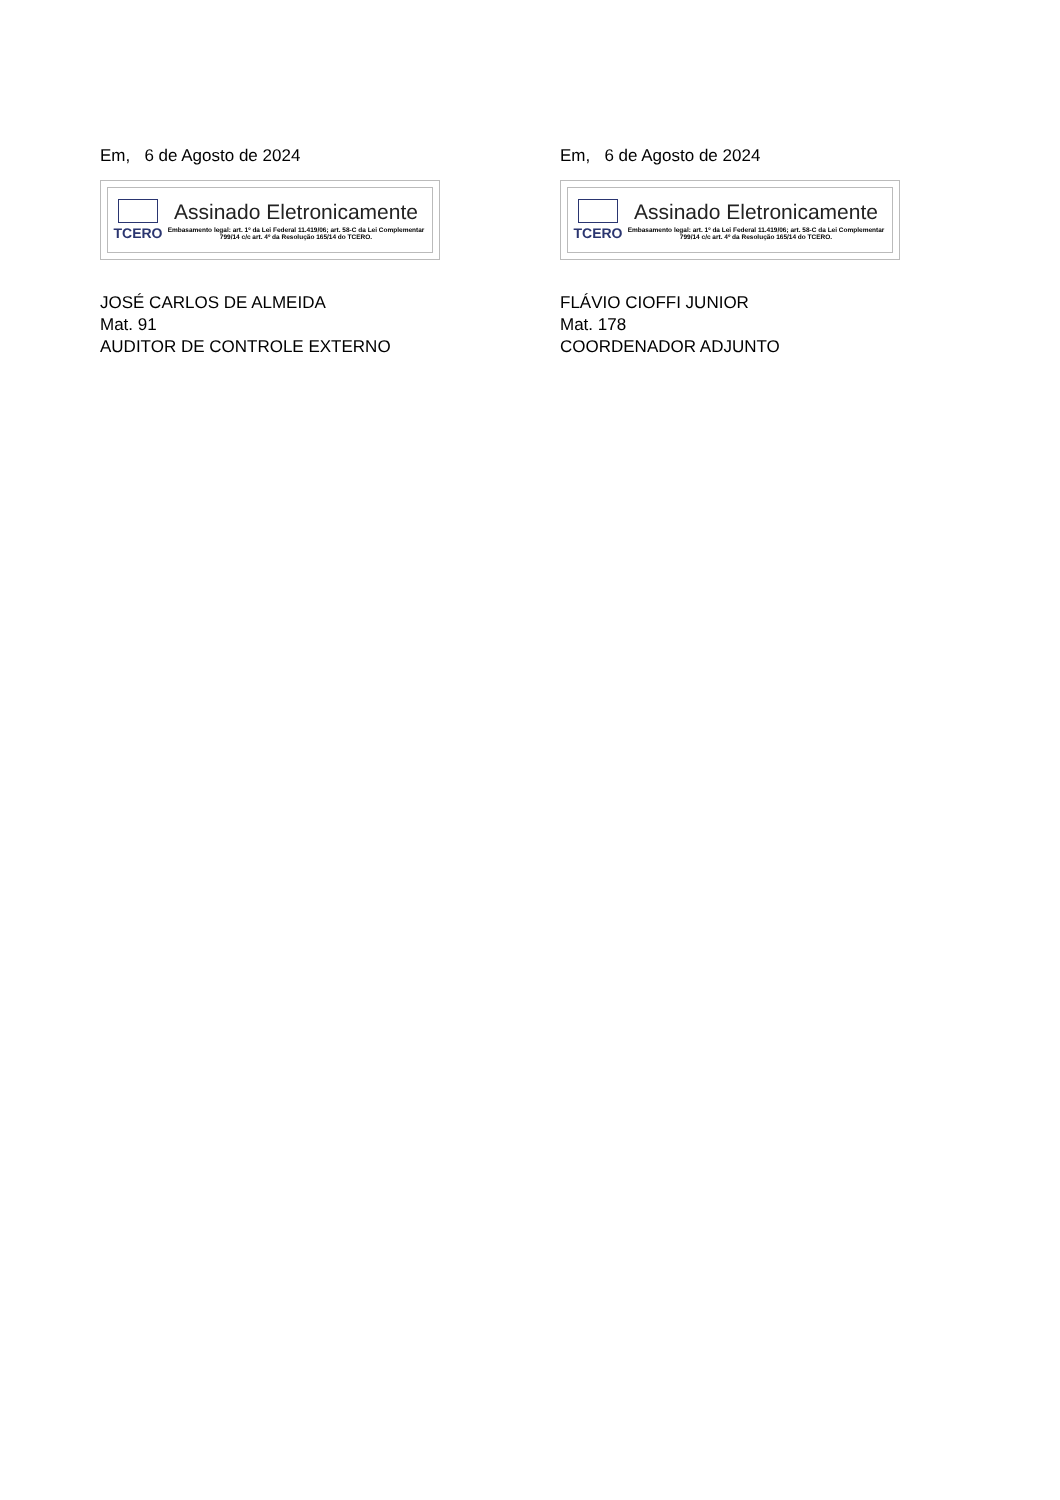Em, 6 de Agosto de 2024
TCERO
Assinado Eletronicamente
Embasamento legal: art. 1º da Lei Federal 11.419/06; art. 58-C da Lei Complementar 799/14 c/c art. 4º da Resolução 165/14 do TCERO.
JOSÉ CARLOS DE ALMEIDA
Mat. 91
AUDITOR DE CONTROLE EXTERNO
Em, 6 de Agosto de 2024
TCERO
Assinado Eletronicamente
Embasamento legal: art. 1º da Lei Federal 11.419/06; art. 58-C da Lei Complementar 799/14 c/c art. 4º da Resolução 165/14 do TCERO.
FLÁVIO CIOFFI JUNIOR
Mat. 178
COORDENADOR ADJUNTO